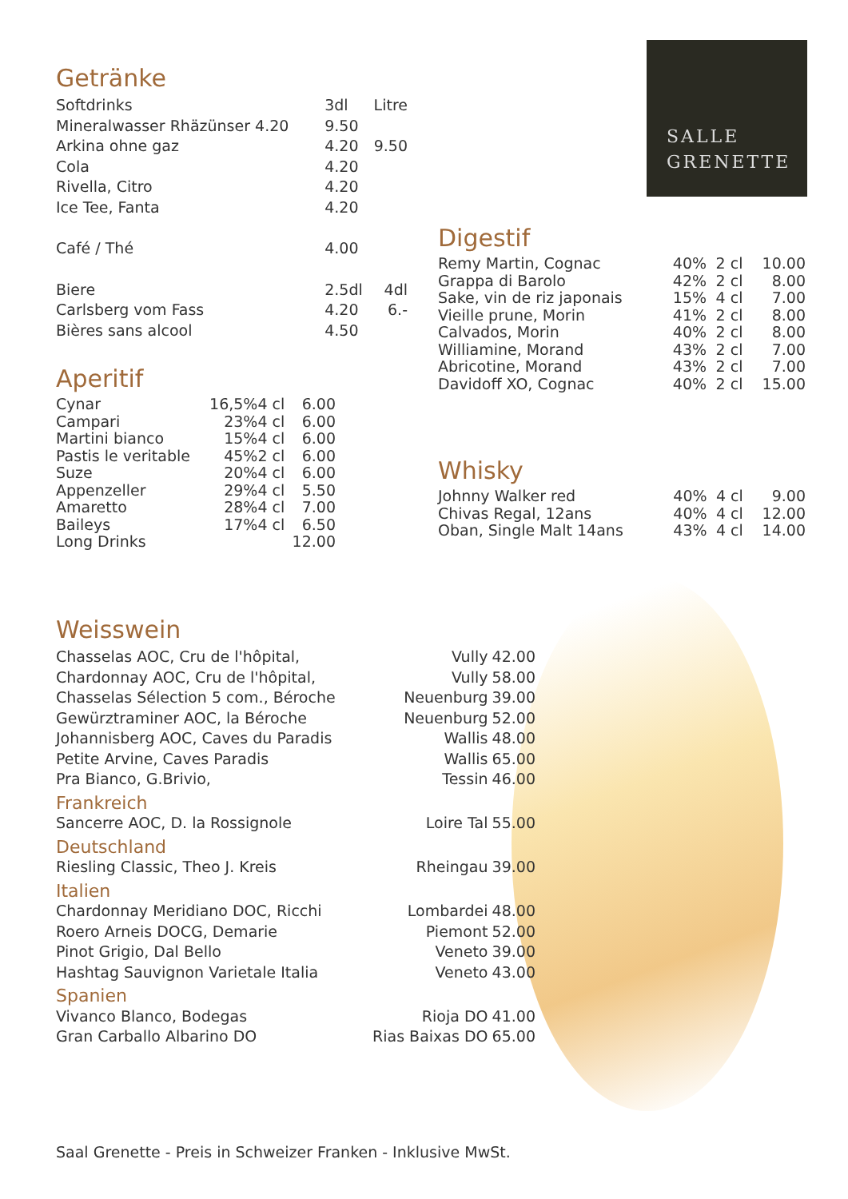SALLE
GRENETTE
Getränke
| Softdrinks | 3dl | Litre |
| Mineralwasser Rhäzünser 4.20 | 9.50 | |
| Arkina ohne gaz | 4.20 | 9.50 |
| Cola | 4.20 | |
| Rivella, Citro | 4.20 | |
| Ice Tee, Fanta | 4.20 | |
| Café / Thé | 4.00 | |
| Biere | 2.5dl | 4dl |
| Carlsberg vom Fass | 4.20 | 6.- |
| Bières sans alcool | 4.50 | |
Aperitif
| Cynar | 16,5% | 4 cl | 6.00 |
| Campari | 23% | 4 cl | 6.00 |
| Martini bianco | 15% | 4 cl | 6.00 |
| Pastis le veritable | 45% | 2 cl | 6.00 |
| Suze | 20% | 4 cl | 6.00 |
| Appenzeller | 29% | 4 cl | 5.50 |
| Amaretto | 28% | 4 cl | 7.00 |
| Baileys | 17% | 4 cl | 6.50 |
| Long Drinks | | | 12.00 |
Digestif
| Remy Martin, Cognac | 40% | 2 cl | 10.00 |
| Grappa di Barolo | 42% | 2 cl | 8.00 |
| Sake, vin de riz japonais | 15% | 4 cl | 7.00 |
| Vieille prune, Morin | 41% | 2 cl | 8.00 |
| Calvados, Morin | 40% | 2 cl | 8.00 |
| Williamine, Morand | 43% | 2 cl | 7.00 |
| Abricotine, Morand | 43% | 2 cl | 7.00 |
| Davidoff XO, Cognac | 40% | 2 cl | 15.00 |
Whisky
| Johnny Walker red | 40% | 4 cl | 9.00 |
| Chivas Regal, 12ans | 40% | 4 cl | 12.00 |
| Oban, Single Malt 14ans | 43% | 4 cl | 14.00 |
Weisswein
| Chasselas AOC, Cru de l'hôpital, | Vully | 42.00 |
| Chardonnay AOC, Cru de l'hôpital, | Vully | 58.00 |
| Chasselas Sélection 5 com., Béroche | Neuenburg | 39.00 |
| Gewürztraminer AOC, la Béroche | Neuenburg | 52.00 |
| Johannisberg AOC, Caves du Paradis | Wallis | 48.00 |
| Petite Arvine, Caves Paradis | Wallis | 65.00 |
| Pra Bianco, G.Brivio, | Tessin | 46.00 |
| Frankreich | | |
| Sancerre AOC, D. la Rossignole | Loire Tal | 55.00 |
| Deutschland | | |
| Riesling Classic, Theo J. Kreis | Rheingau | 39.00 |
| Italien | | |
| Chardonnay Meridiano DOC, Ricchi | Lombardei | 48.00 |
| Roero Arneis DOCG, Demarie | Piemont | 52.00 |
| Pinot Grigio, Dal Bello | Veneto | 39.00 |
| Hashtag Sauvignon Varietale Italia | Veneto | 43.00 |
| Spanien | | |
| Vivanco Blanco, Bodegas | Rioja DO | 41.00 |
| Gran Carballo Albarino DO | Rias Baixas DO | 65.00 |
Saal Grenette - Preis in Schweizer Franken - Inklusive MwSt.